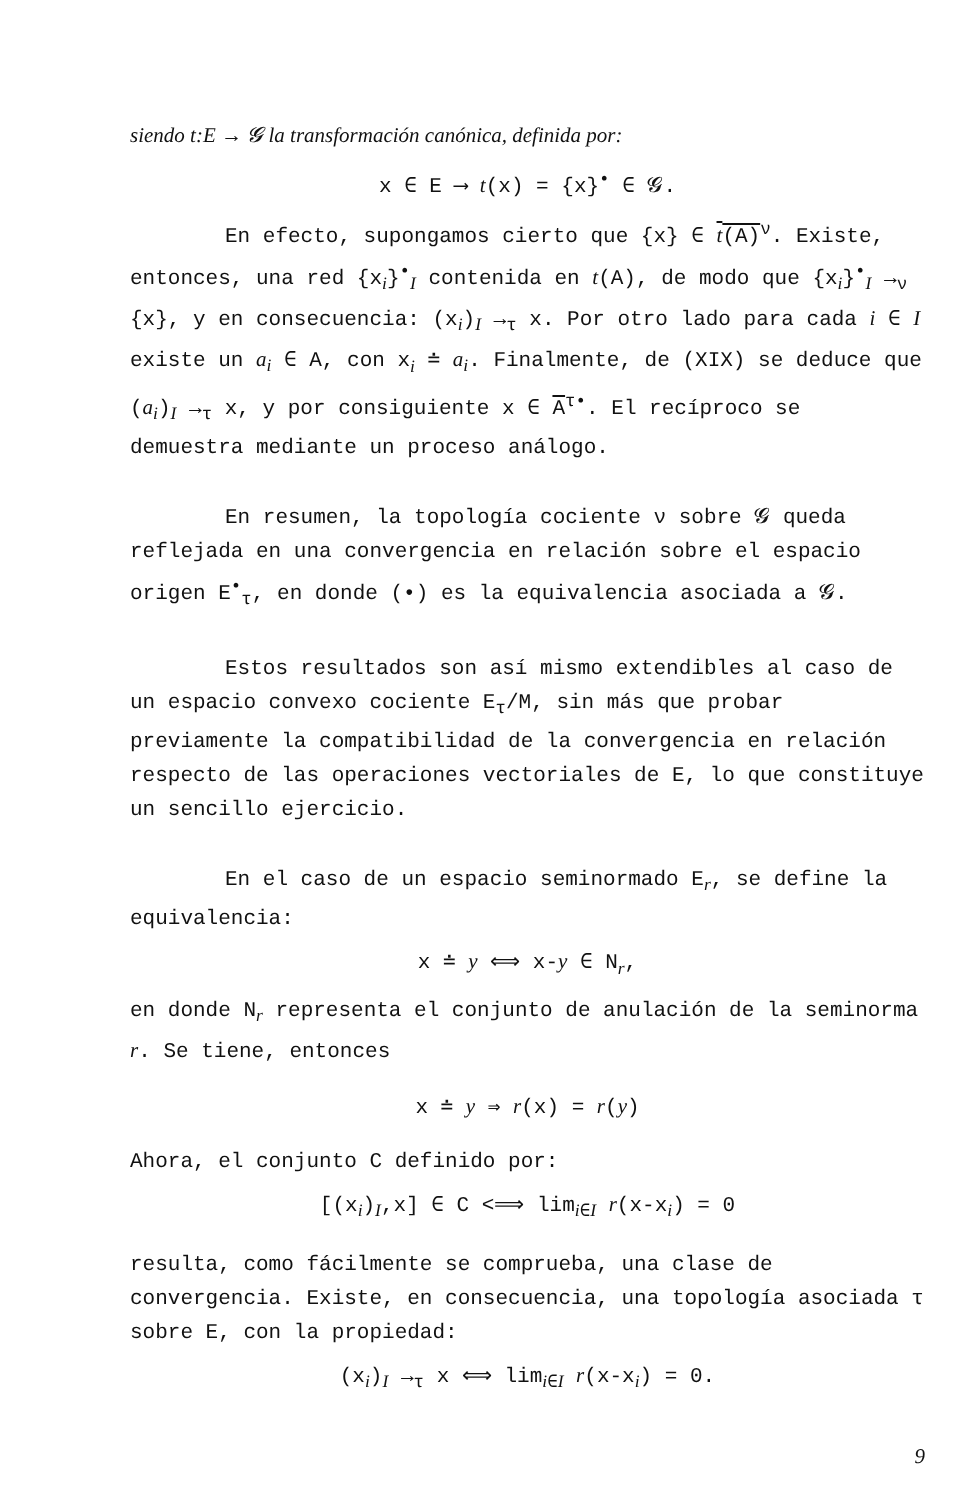siendo t:E → 𝓖 la transformación canónica, definida por:
x ∈ E ⟶ t(x) = {x}<sup>•</sup> ∈ 𝓖.
En efecto, supongamos cierto que {x} ∈ t(A)<sup>ν</sup>. Existe, entonces, una red {x<sub>i</sub>}<sup>•</sup><sub>I</sub> contenida en t(A), de modo que {x<sub>i</sub>}<sup>•</sup><sub>I</sub> →<sub>ν</sub> {x}, y en consecuencia: (x<sub>i</sub>)<sub>I</sub> →<sub>τ</sub> x. Por otro lado para cada i ∈ I existe un a<sub>i</sub> ∈ A, con x<sub>i</sub> ≐ a<sub>i</sub>. Finalmente, de (XIX) se deduce que (a<sub>i</sub>)<sub>I</sub> →<sub>τ</sub> x, y por consiguiente x ∈ A<sup>τ•</sup>. El recíproco se demuestra mediante un proceso análogo.
En resumen, la topología cociente ν sobre 𝓖 queda reflejada en una convergencia en relación sobre el espacio origen E<sup>•</sup><sub>τ</sub>, en donde (•) es la equivalencia asociada a 𝓖.
Estos resultados son así mismo extendibles al caso de un espacio convexo cociente E<sub>τ</sub>/M, sin más que probar previamente la compatibilidad de la convergencia en relación respecto de las operaciones vectoriales de E, lo que constituye un sencillo ejercicio.
En el caso de un espacio seminormado E<sub>r</sub>, se define la equivalencia:
x ≐ y ⟺ x-y ∈ N<sub>r</sub>,
en donde N<sub>r</sub> representa el conjunto de anulación de la seminorma r. Se tiene, entonces
x ≐ y ⇒ r(x) = r(y)
Ahora, el conjunto C definido por:
[(x<sub>i</sub>)<sub>I</sub>,x] ∈ C <⟹ lim<sub>i∈I</sub> r(x-x<sub>i</sub>) = 0
resulta, como fácilmente se comprueba, una clase de convergencia. Existe, en consecuencia, una topología asociada τ sobre E, con la propiedad:
(x<sub>i</sub>)<sub>I</sub> →<sub>τ</sub> x ⟺ lim<sub>i∈I</sub> r(x-x<sub>i</sub>) = 0.
9